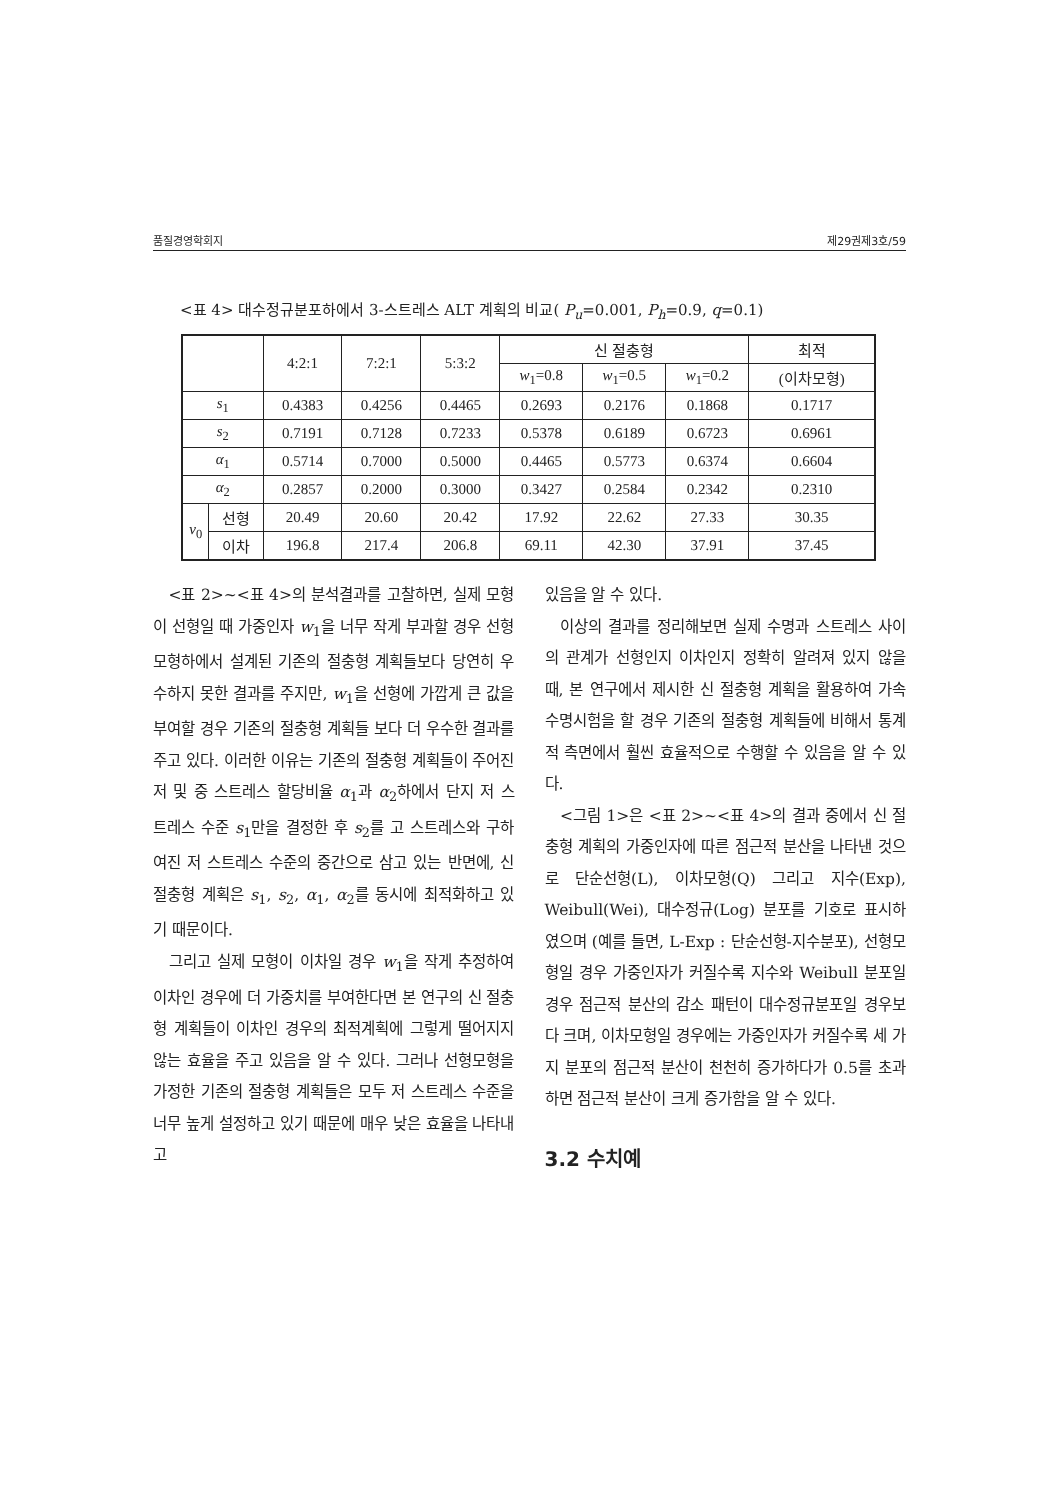품질경영학회지 제29권제3호/59
<표 4> 대수정규분포하에서 3-스트레스 ALT 계획의 비교( P<sub>u</sub>=0.001, P<sub>h</sub>=0.9, q=0.1)
| | | 4:2:1 | 7:2:1 | 5:3:2 | 신 절충형 | | | 최적 |
| --- | --- | --- | --- | --- | --- | --- | --- | --- |
| | | | | | w<sub>1</sub>=0.8 | w<sub>1</sub>=0.5 | w<sub>1</sub>=0.2 | (이차모형) |
| s<sub>1</sub> | | 0.4383 | 0.4256 | 0.4465 | 0.2693 | 0.2176 | 0.1868 | 0.1717 |
| s<sub>2</sub> | | 0.7191 | 0.7128 | 0.7233 | 0.5378 | 0.6189 | 0.6723 | 0.6961 |
| α<sub>1</sub> | | 0.5714 | 0.7000 | 0.5000 | 0.4465 | 0.5773 | 0.6374 | 0.6604 |
| α<sub>2</sub> | | 0.2857 | 0.2000 | 0.3000 | 0.3427 | 0.2584 | 0.2342 | 0.2310 |
| v<sub>0</sub> | 선형 | 20.49 | 20.60 | 20.42 | 17.92 | 22.62 | 27.33 | 30.35 |
| | 이차 | 196.8 | 217.4 | 206.8 | 69.11 | 42.30 | 37.91 | 37.45 |
<표 2>~<표 4>의 분석결과를 고찰하면, 실제 모형이 선형일 때 가중인자 w<sub>1</sub>을 너무 작게 부과할 경우 선형모형하에서 설계된 기존의 절충형 계획들보다 당연히 우수하지 못한 결과를 주지만, w<sub>1</sub>을 선형에 가깝게 큰 값을 부여할 경우 기존의 절충형 계획들 보다 더 우수한 결과를 주고 있다. 이러한 이유는 기존의 절충형 계획들이 주어진 저 및 중 스트레스 할당비율 α<sub>1</sub>과 α<sub>2</sub>하에서 단지 저 스트레스 수준 s<sub>1</sub>만을 결정한 후 s<sub>2</sub>를 고 스트레스와 구하여진 저 스트레스 수준의 중간으로 삼고 있는 반면에, 신 절충형 계획은 s<sub>1</sub>, s<sub>2</sub>, α<sub>1</sub>, α<sub>2</sub>를 동시에 최적화하고 있기 때문이다.
그리고 실제 모형이 이차일 경우 w<sub>1</sub>을 작게 추정하여 이차인 경우에 더 가중치를 부여한다면 본 연구의 신 절충형 계획들이 이차인 경우의 최적계획에 그렇게 떨어지지 않는 효율을 주고 있음을 알 수 있다. 그러나 선형모형을 가정한 기존의 절충형 계획들은 모두 저 스트레스 수준을 너무 높게 설정하고 있기 때문에 매우 낮은 효율을 나타내고
있음을 알 수 있다.
이상의 결과를 정리해보면 실제 수명과 스트레스 사이의 관계가 선형인지 이차인지 정확히 알려져 있지 않을 때, 본 연구에서 제시한 신 절충형 계획을 활용하여 가속수명시험을 할 경우 기존의 절충형 계획들에 비해서 통계적 측면에서 훨씬 효율적으로 수행할 수 있음을 알 수 있다.
<그림 1>은 <표 2>~<표 4>의 결과 중에서 신 절충형 계획의 가중인자에 따른 점근적 분산을 나타낸 것으로 단순선형(L), 이차모형(Q) 그리고 지수(Exp), Weibull(Wei), 대수정규(Log) 분포를 기호로 표시하였으며 (예를 들면, L-Exp : 단순선형-지수분포), 선형모형일 경우 가중인자가 커질수록 지수와 Weibull 분포일 경우 점근적 분산의 감소 패턴이 대수정규분포일 경우보다 크며, 이차모형일 경우에는 가중인자가 커질수록 세 가지 분포의 점근적 분산이 천천히 증가하다가 0.5를 초과하면 점근적 분산이 크게 증가함을 알 수 있다.
3.2 수치예